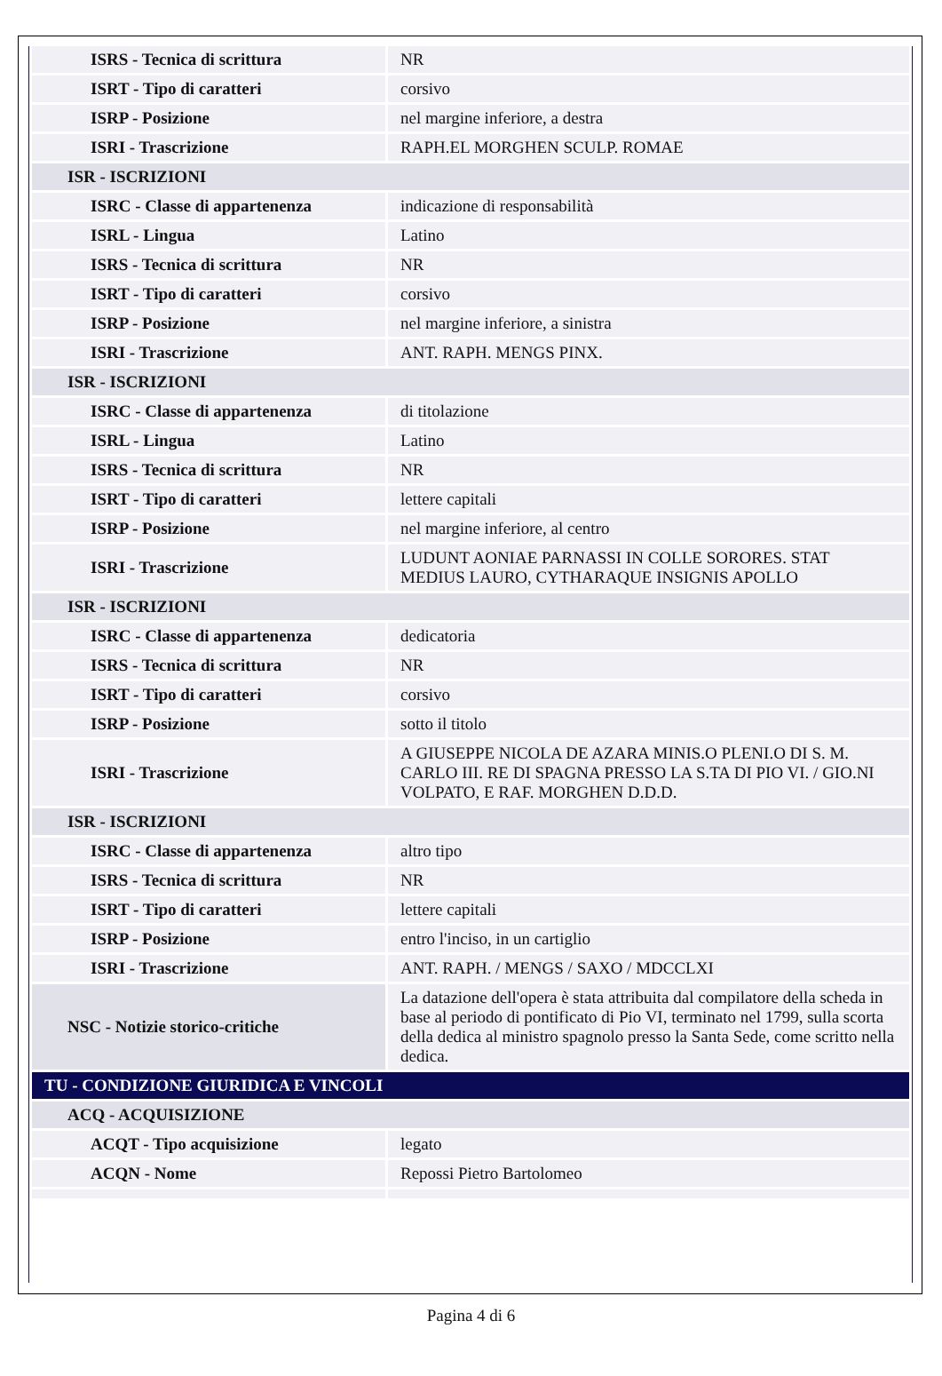| ISRS - Tecnica di scrittura | NR |
| ISRT - Tipo di caratteri | corsivo |
| ISRP - Posizione | nel margine inferiore, a destra |
| ISRI - Trascrizione | RAPH.EL MORGHEN SCULP. ROMAE |
| ISR - ISCRIZIONI | |
| ISRC - Classe di appartenenza | indicazione di responsabilità |
| ISRL - Lingua | Latino |
| ISRS - Tecnica di scrittura | NR |
| ISRT - Tipo di caratteri | corsivo |
| ISRP - Posizione | nel margine inferiore, a sinistra |
| ISRI - Trascrizione | ANT. RAPH. MENGS PINX. |
| ISR - ISCRIZIONI | |
| ISRC - Classe di appartenenza | di titolazione |
| ISRL - Lingua | Latino |
| ISRS - Tecnica di scrittura | NR |
| ISRT - Tipo di caratteri | lettere capitali |
| ISRP - Posizione | nel margine inferiore, al centro |
| ISRI - Trascrizione | LUDUNT AONIAE PARNASSI IN COLLE SORORES. STAT MEDIUS LAURO, CYTHARAQUE INSIGNIS APOLLO |
| ISR - ISCRIZIONI | |
| ISRC - Classe di appartenenza | dedicatoria |
| ISRS - Tecnica di scrittura | NR |
| ISRT - Tipo di caratteri | corsivo |
| ISRP - Posizione | sotto il titolo |
| ISRI - Trascrizione | A GIUSEPPE NICOLA DE AZARA MINIS.O PLENI.O DI S. M. CARLO III. RE DI SPAGNA PRESSO LA S.TA DI PIO VI. / GIO.NI VOLPATO, E RAF. MORGHEN D.D.D. |
| ISR - ISCRIZIONI | |
| ISRC - Classe di appartenenza | altro tipo |
| ISRS - Tecnica di scrittura | NR |
| ISRT - Tipo di caratteri | lettere capitali |
| ISRP - Posizione | entro l'inciso, in un cartiglio |
| ISRI - Trascrizione | ANT. RAPH. / MENGS / SAXO / MDCCLXI |
| NSC - Notizie storico-critiche | La datazione dell'opera è stata attribuita dal compilatore della scheda in base al periodo di pontificato di Pio VI, terminato nel 1799, sulla scorta della dedica al ministro spagnolo presso la Santa Sede, come scritto nella dedica. |
| TU - CONDIZIONE GIURIDICA E VINCOLI | |
| ACQ - ACQUISIZIONE | |
| ACQT - Tipo acquisizione | legato |
| ACQN - Nome | Repossi Pietro Bartolomeo |
Pagina 4 di 6